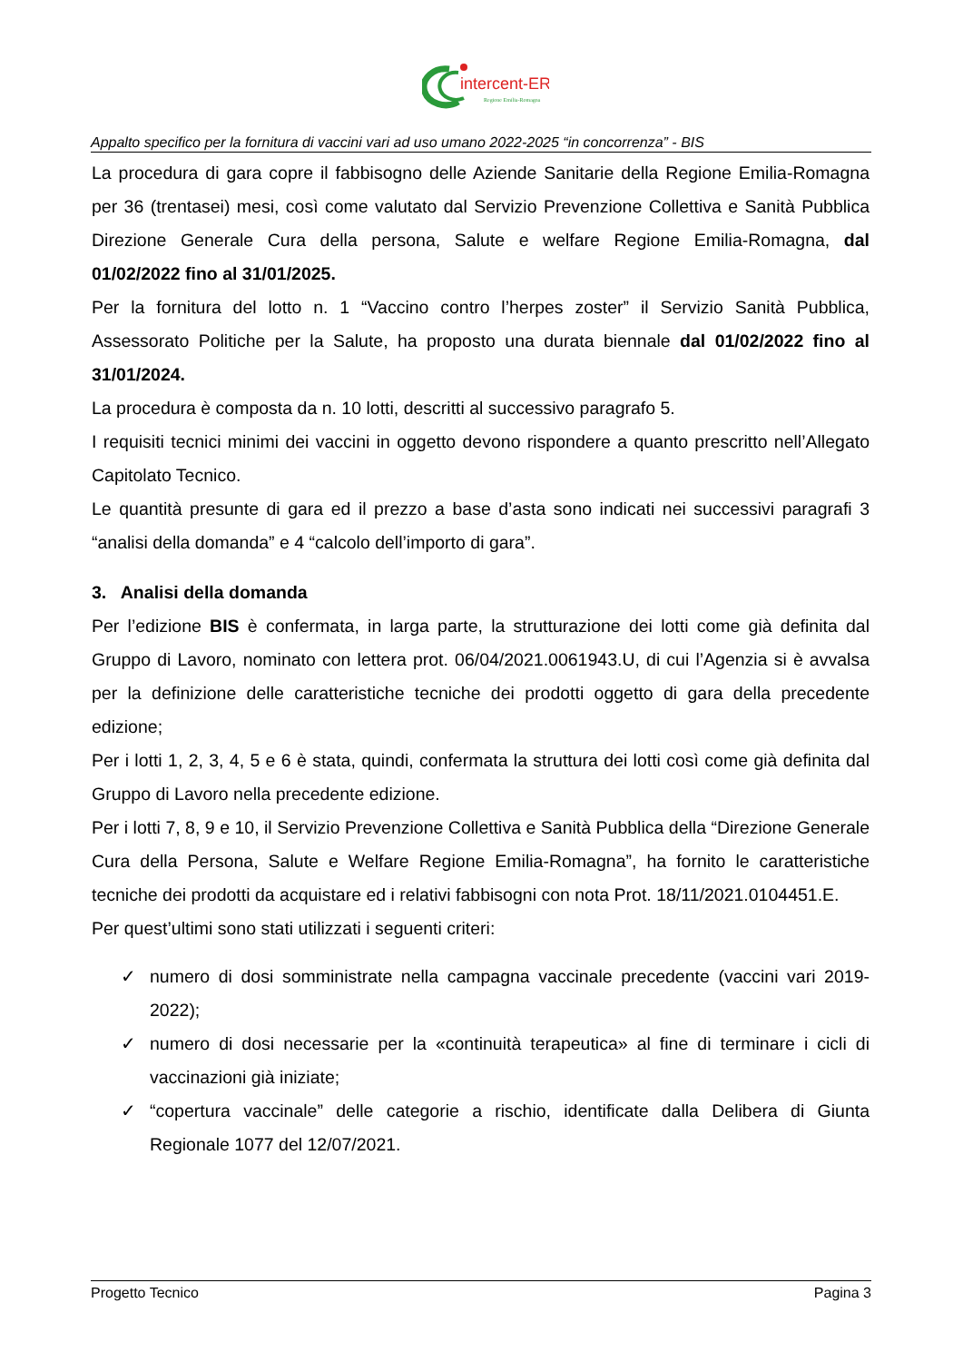intercent-ER
Regione Emilia-Romagna
Appalto specifico per la fornitura di vaccini vari ad uso umano 2022-2025 “in concorrenza” - BIS
La procedura di gara copre il fabbisogno delle Aziende Sanitarie della Regione Emilia-Romagna per 36 (trentasei) mesi, così come valutato dal Servizio Prevenzione Collettiva e Sanità Pubblica Direzione Generale Cura della persona, Salute e welfare Regione Emilia-Romagna, dal 01/02/2022 fino al 31/01/2025.
Per la fornitura del lotto n. 1 “Vaccino contro l’herpes zoster” il Servizio Sanità Pubblica, Assessorato Politiche per la Salute, ha proposto una durata biennale dal 01/02/2022 fino al 31/01/2024.
La procedura è composta da n. 10 lotti, descritti al successivo paragrafo 5.
I requisiti tecnici minimi dei vaccini in oggetto devono rispondere a quanto prescritto nell’Allegato Capitolato Tecnico.
Le quantità presunte di gara ed il prezzo a base d’asta sono indicati nei successivi paragrafi 3 “analisi della domanda” e 4 “calcolo dell’importo di gara”.
3. Analisi della domanda
Per l’edizione BIS è confermata, in larga parte, la strutturazione dei lotti come già definita dal Gruppo di Lavoro, nominato con lettera prot. 06/04/2021.0061943.U, di cui l’Agenzia si è avvalsa per la definizione delle caratteristiche tecniche dei prodotti oggetto di gara della precedente edizione;
Per i lotti 1, 2, 3, 4, 5 e 6 è stata, quindi, confermata la struttura dei lotti così come già definita dal Gruppo di Lavoro nella precedente edizione.
Per i lotti 7, 8, 9 e 10, il Servizio Prevenzione Collettiva e Sanità Pubblica della “Direzione Generale Cura della Persona, Salute e Welfare Regione Emilia-Romagna”, ha fornito le caratteristiche tecniche dei prodotti da acquistare ed i relativi fabbisogni con nota Prot. 18/11/2021.0104451.E.
Per quest’ultimi sono stati utilizzati i seguenti criteri:
✓ numero di dosi somministrate nella campagna vaccinale precedente (vaccini vari 2019-2022);
✓ numero di dosi necessarie per la «continuità terapeutica» al fine di terminare i cicli di vaccinazioni già iniziate;
✓ “copertura vaccinale” delle categorie a rischio, identificate dalla Delibera di Giunta Regionale 1077 del 12/07/2021.
Progetto Tecnico Pagina 3